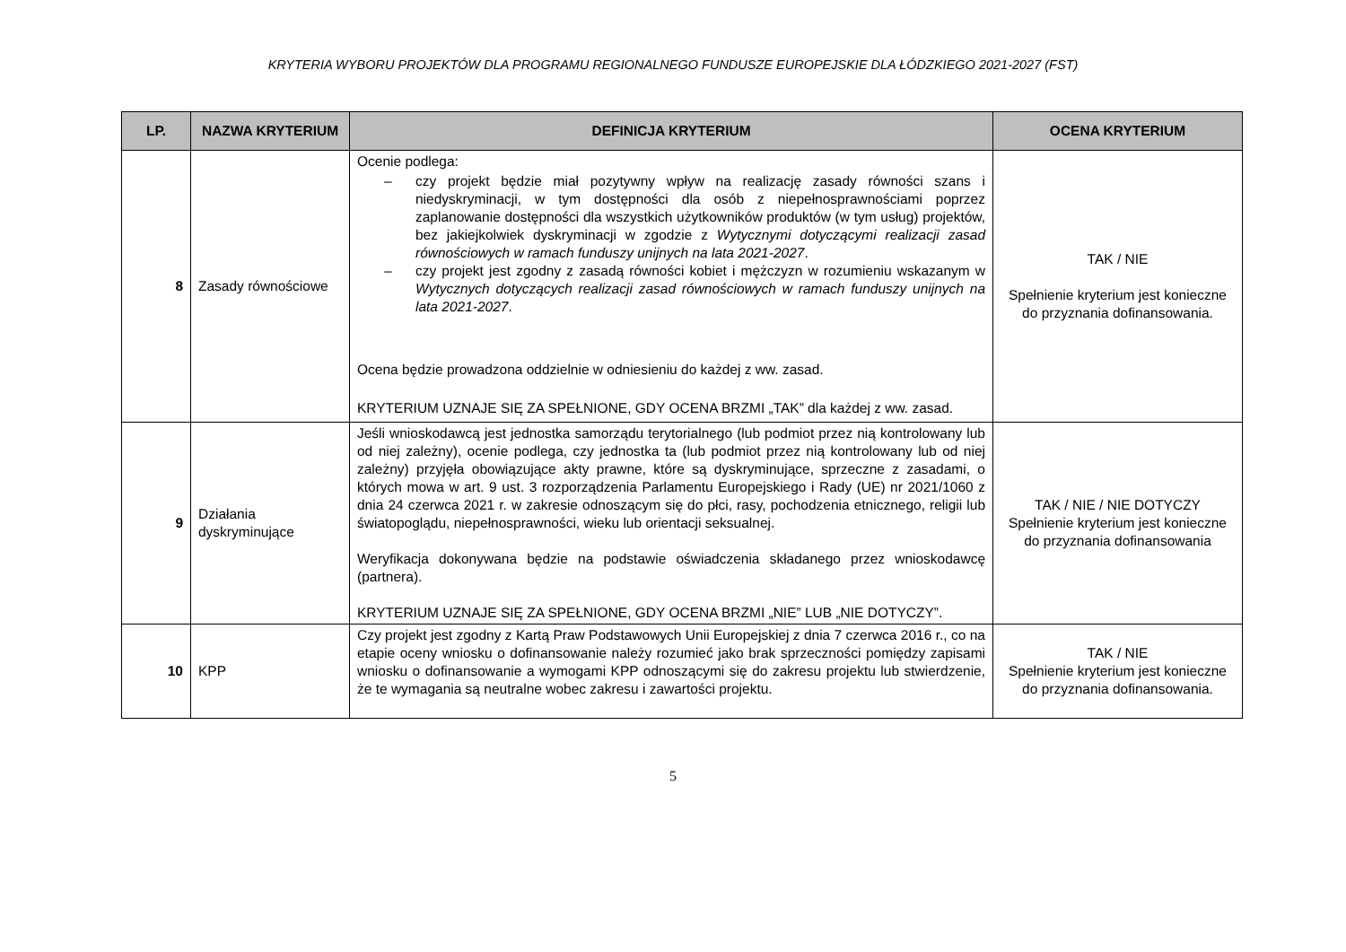KRYTERIA WYBORU PROJEKTÓW DLA PROGRAMU REGIONALNEGO FUNDUSZE EUROPEJSKIE DLA ŁÓDZKIEGO 2021-2027 (FST)
| LP. | NAZWA KRYTERIUM | DEFINICJA KRYTERIUM | OCENA KRYTERIUM |
| --- | --- | --- | --- |
| 8 | Zasady równościowe | Ocenie podlega: – czy projekt będzie miał pozytywny wpływ na realizację zasady równości szans i niedyskryminacji, w tym dostępności dla osób z niepełnosprawnościami poprzez zaplanowanie dostępności dla wszystkich użytkowników produktów (w tym usług) projektów, bez jakiejkolwiek dyskryminacji w zgodzie z Wytycznymi dotyczącymi realizacji zasad równościowych w ramach funduszy unijnych na lata 2021-2027 . – czy projekt jest zgodny z zasadą równości kobiet i mężczyzn w rozumieniu wskazanym w Wytycznych dotyczących realizacji zasad równościowych w ramach funduszy unijnych na lata 2021-2027 . Ocena będzie prowadzona oddzielnie w odniesieniu do każdej z ww. zasad. KRYTERIUM UZNAJE SIĘ ZA SPEŁNIONE, GDY OCENA BRZMI „TAK” dla każdej z ww. zasad. | TAK / NIE Spełnienie kryterium jest konieczne do przyznania dofinansowania. |
| 9 | Działania dyskryminujące | Jeśli wnioskodawcą jest jednostka samorządu terytorialnego (lub podmiot przez nią kontrolowany lub od niej zależny), ocenie podlega, czy jednostka ta (lub podmiot przez nią kontrolowany lub od niej zależny) przyjęła obowiązujące akty prawne, które są dyskryminujące, sprzeczne z zasadami, o których mowa w art. 9 ust. 3 rozporządzenia Parlamentu Europejskiego i Rady (UE) nr 2021/1060 z dnia 24 czerwca 2021 r. w zakresie odnoszącym się do płci, rasy, pochodzenia etnicznego, religii lub światopoglądu, niepełnosprawności, wieku lub orientacji seksualnej. Weryfikacja dokonywana będzie na podstawie oświadczenia składanego przez wnioskodawcę (partnera). KRYTERIUM UZNAJE SIĘ ZA SPEŁNIONE, GDY OCENA BRZMI „NIE” LUB „NIE DOTYCZY”. | TAK / NIE / NIE DOTYCZY Spełnienie kryterium jest konieczne do przyznania dofinansowania |
| 10 | KPP | Czy projekt jest zgodny z Kartą Praw Podstawowych Unii Europejskiej z dnia 7 czerwca 2016 r., co na etapie oceny wniosku o dofinansowanie należy rozumieć jako brak sprzeczności pomiędzy zapisami wniosku o dofinansowanie a wymogami KPP odnoszącymi się do zakresu projektu lub stwierdzenie, że te wymagania są neutralne wobec zakresu i zawartości projektu. | TAK / NIE Spełnienie kryterium jest konieczne do przyznania dofinansowania. |
5